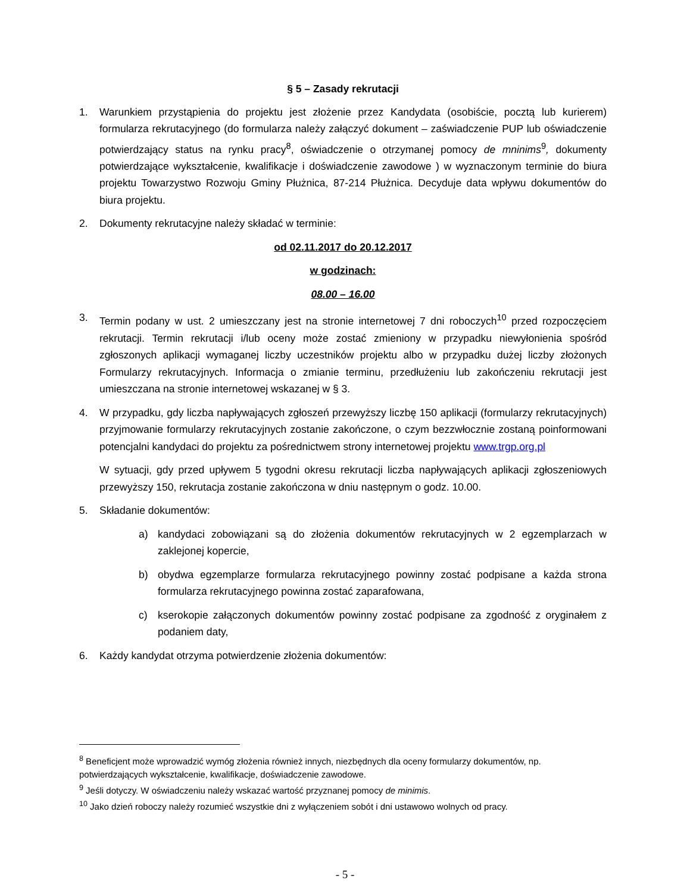§ 5 – Zasady rekrutacji
1. Warunkiem przystąpienia do projektu jest złożenie przez Kandydata (osobiście, pocztą lub kurierem) formularza rekrutacyjnego (do formularza należy załączyć dokument – zaświadczenie PUP lub oświadczenie potwierdzający status na rynku pracy<sup>8</sup>, oświadczenie o otrzymanej pomocy de mninims<sup>9</sup>, dokumenty potwierdzające wykształcenie, kwalifikacje i doświadczenie zawodowe ) w wyznaczonym terminie do biura projektu Towarzystwo Rozwoju Gminy Płużnica, 87-214 Płużnica. Decyduje data wpływu dokumentów do biura projektu.
2. Dokumenty rekrutacyjne należy składać w terminie:
od 02.11.2017 do 20.12.2017
w godzinach:
08.00 – 16.00
3. Termin podany w ust. 2 umieszczany jest na stronie internetowej 7 dni roboczych<sup>10</sup> przed rozpoczęciem rekrutacji. Termin rekrutacji i/lub oceny może zostać zmieniony w przypadku niewyłonienia spośród zgłoszonych aplikacji wymaganej liczby uczestników projektu albo w przypadku dużej liczby złożonych Formularzy rekrutacyjnych. Informacja o zmianie terminu, przedłużeniu lub zakończeniu rekrutacji jest umieszczana na stronie internetowej wskazanej w § 3.
4. W przypadku, gdy liczba napływających zgłoszeń przewyższy liczbę 150 aplikacji (formularzy rekrutacyjnych) przyjmowanie formularzy rekrutacyjnych zostanie zakończone, o czym bezzwłocznie zostaną poinformowani potencjalni kandydaci do projektu za pośrednictwem strony internetowej projektu www.trgp.org.pl
W sytuacji, gdy przed upływem 5 tygodni okresu rekrutacji liczba napływających aplikacji zgłoszeniowych przewyższy 150, rekrutacja zostanie zakończona w dniu następnym o godz. 10.00.
5. Składanie dokumentów:
a) kandydaci zobowiązani są do złożenia dokumentów rekrutacyjnych w 2 egzemplarzach w zaklejonej kopercie,
b) obydwa egzemplarze formularza rekrutacyjnego powinny zostać podpisane a każda strona formularza rekrutacyjnego powinna zostać zaparafowana,
c) kserokopie załączonych dokumentów powinny zostać podpisane za zgodność z oryginałem z podaniem daty,
6. Każdy kandydat otrzyma potwierdzenie złożenia dokumentów:
<sup>8</sup> Beneficjent może wprowadzić wymóg złożenia również innych, niezbędnych dla oceny formularzy dokumentów, np. potwierdzających wykształcenie, kwalifikacje, doświadczenie zawodowe.
<sup>9</sup> Jeśli dotyczy. W oświadczeniu należy wskazać wartość przyznanej pomocy de minimis.
<sup>10</sup> Jako dzień roboczy należy rozumieć wszystkie dni z wyłączeniem sobót i dni ustawowo wolnych od pracy.
- 5 -